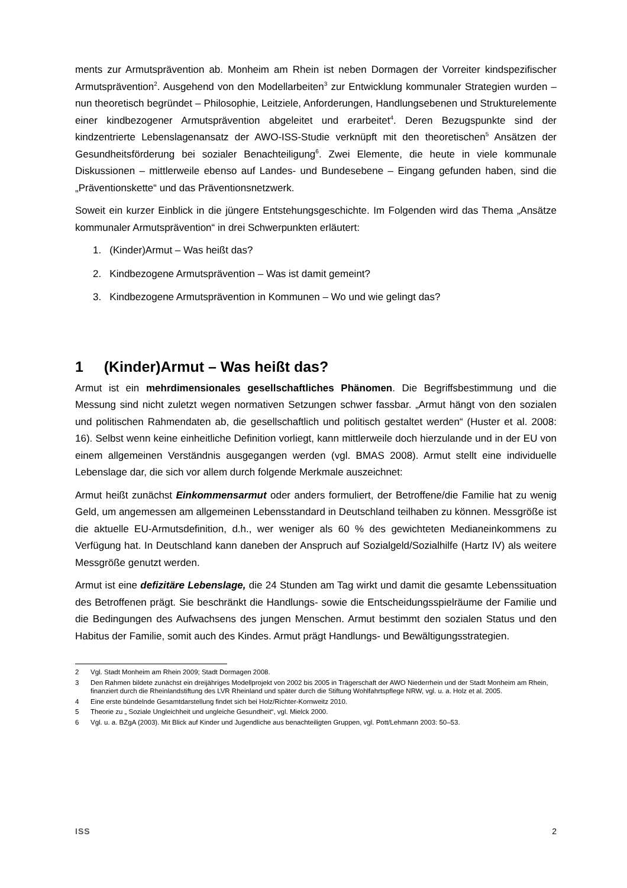ments zur Armutsprävention ab. Monheim am Rhein ist neben Dormagen der Vorreiter kindspezifischer Armutsprävention<sup>2</sup>. Ausgehend von den Modellarbeiten<sup>3</sup> zur Entwicklung kommunaler Strategien wurden – nun theoretisch begründet – Philosophie, Leitziele, Anforderungen, Handlungsebenen und Strukturelemente einer kindbezogener Armutsprävention abgeleitet und erarbeitet<sup>4</sup>. Deren Bezugspunkte sind der kindzentrierte Lebenslagenansatz der AWO-ISS-Studie verknüpft mit den theoretischen<sup>5</sup> Ansätzen der Gesundheitsförderung bei sozialer Benachteiligung<sup>6</sup>. Zwei Elemente, die heute in viele kommunale Diskussionen – mittlerweile ebenso auf Landes- und Bundesebene – Eingang gefunden haben, sind die „Präventionskette“ und das Präventionsnetzwerk.
Soweit ein kurzer Einblick in die jüngere Entstehungsgeschichte. Im Folgenden wird das Thema „Ansätze kommunaler Armutsprävention“ in drei Schwerpunkten erläutert:
1. (Kinder)Armut – Was heißt das?
2. Kindbezogene Armutsprävention – Was ist damit gemeint?
3. Kindbezogene Armutsprävention in Kommunen – Wo und wie gelingt das?
1 (Kinder)Armut – Was heißt das?
Armut ist ein mehrdimensionales gesellschaftliches Phänomen. Die Begriffsbestimmung und die Messung sind nicht zuletzt wegen normativen Setzungen schwer fassbar. „Armut hängt von den sozialen und politischen Rahmendaten ab, die gesellschaftlich und politisch gestaltet werden“ (Huster et al. 2008: 16). Selbst wenn keine einheitliche Definition vorliegt, kann mittlerweile doch hierzulande und in der EU von einem allgemeinen Verständnis ausgegangen werden (vgl. BMAS 2008). Armut stellt eine individuelle Lebenslage dar, die sich vor allem durch folgende Merkmale auszeichnet:
Armut heißt zunächst Einkommensarmut oder anders formuliert, der Betroffene/die Familie hat zu wenig Geld, um angemessen am allgemeinen Lebensstandard in Deutschland teilhaben zu können. Messgröße ist die aktuelle EU-Armutsdefinition, d.h., wer weniger als 60 % des gewichteten Medianeinkommens zu Verfügung hat. In Deutschland kann daneben der Anspruch auf Sozialgeld/Sozialhilfe (Hartz IV) als weitere Messgröße genutzt werden.
Armut ist eine defizitäre Lebenslage, die 24 Stunden am Tag wirkt und damit die gesamte Lebenssituation des Betroffenen prägt. Sie beschränkt die Handlungs- sowie die Entscheidungsspielräume der Familie und die Bedingungen des Aufwachsens des jungen Menschen. Armut bestimmt den sozialen Status und den Habitus der Familie, somit auch des Kindes. Armut prägt Handlungs- und Bewältigungsstrategien.
2 Vgl. Stadt Monheim am Rhein 2009; Stadt Dormagen 2008.
3 Den Rahmen bildete zunächst ein dreijähriges Modellprojekt von 2002 bis 2005 in Trägerschaft der AWO Niederrhein und der Stadt Monheim am Rhein, finanziert durch die Rheinlandstiftung des LVR Rheinland und später durch die Stiftung Wohlfahrtspflege NRW, vgl. u. a. Holz et al. 2005.
4 Eine erste bündelnde Gesamtdarstellung findet sich bei Holz/Richter-Kornweitz 2010.
5 Theorie zu „ Soziale Ungleichheit und ungleiche Gesundheit“, vgl. Mielck 2000.
6 Vgl. u. a. BZgA (2003). Mit Blick auf Kinder und Jugendliche aus benachteiligten Gruppen, vgl. Pott/Lehmann 2003: 50–53.
ISS 2